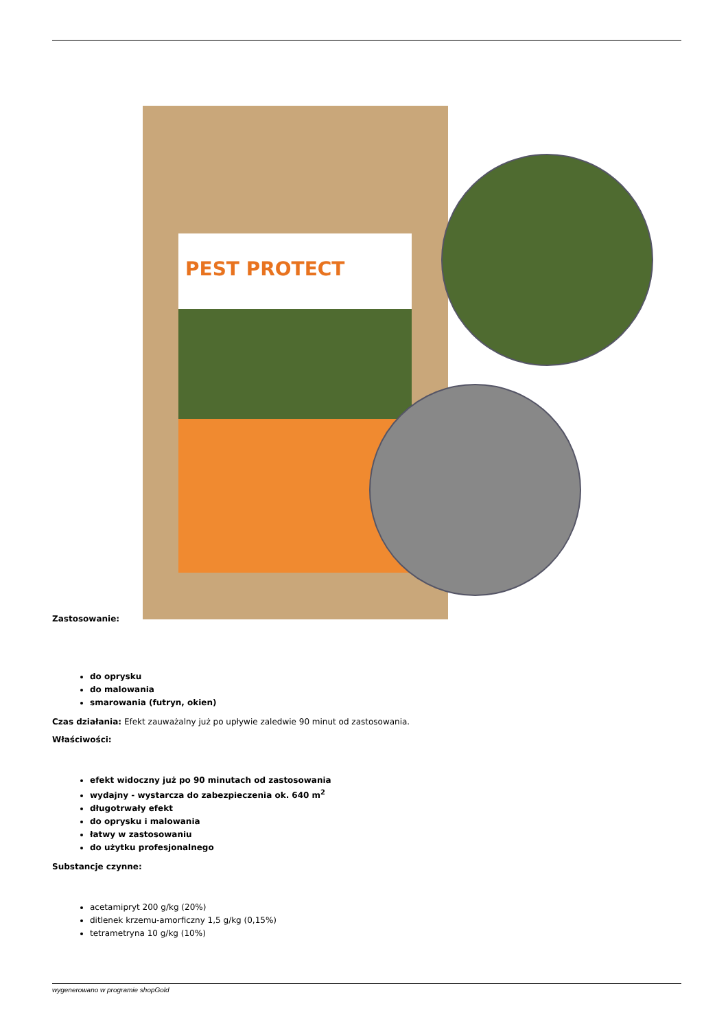PEST PROTECT
Zastosowanie:
do oprysku
do malowania
smarowania (futryn, okien)
Czas działania: Efekt zauważalny już po upływie zaledwie 90 minut od zastosowania.
Właściwości:
efekt widoczny już po 90 minutach od zastosowania
wydajny - wystarcza do zabezpieczenia ok. 640 m<sup>2</sup>
długotrwały efekt
do oprysku i malowania
łatwy w zastosowaniu
do użytku profesjonalnego
Substancje czynne:
acetamipryt 200 g/kg (20%)
ditlenek krzemu-amorficzny 1,5 g/kg (0,15%)
tetrametryna 10 g/kg (10%)
wygenerowano w programie shopGold